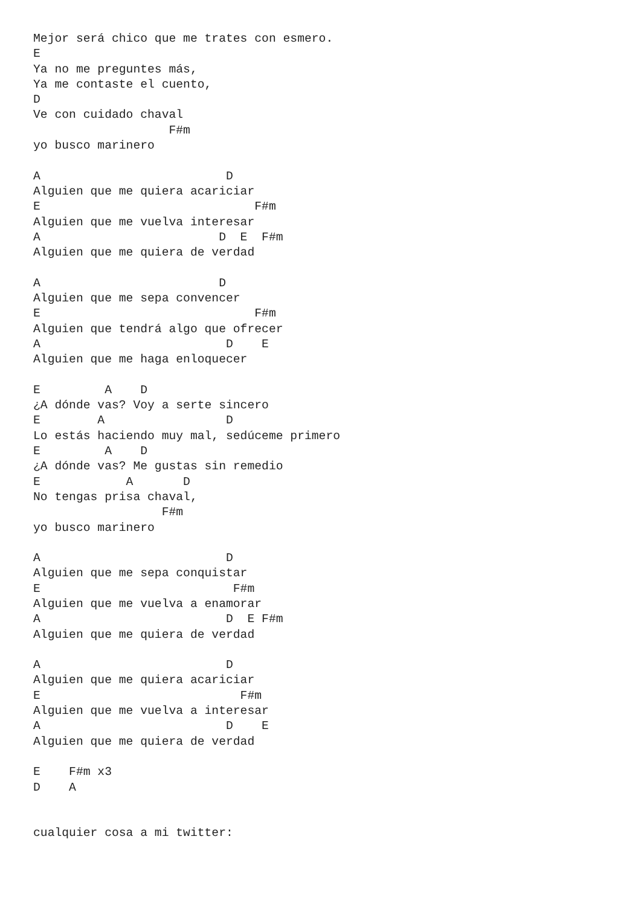Mejor será chico que me trates con esmero.
E
Ya no me preguntes más,
Ya me contaste el cuento,
D
Ve con cuidado chaval
                   F#m
yo busco marinero

A                          D
Alguien que me quiera acariciar
E                              F#m
Alguien que me vuelva interesar
A                         D  E  F#m
Alguien que me quiera de verdad

A                         D
Alguien que me sepa convencer
E                              F#m
Alguien que tendrá algo que ofrecer
A                          D    E
Alguien que me haga enloquecer

E         A    D
¿A dónde vas? Voy a serte sincero
E        A                 D
Lo estás haciendo muy mal, sedúceme primero
E         A    D
¿A dónde vas? Me gustas sin remedio
E            A       D
No tengas prisa chaval,
                  F#m
yo busco marinero

A                          D
Alguien que me sepa conquistar
E                           F#m
Alguien que me vuelva a enamorar
A                          D  E F#m
Alguien que me quiera de verdad

A                          D
Alguien que me quiera acariciar
E                            F#m
Alguien que me vuelva a interesar
A                          D    E
Alguien que me quiera de verdad

E    F#m x3
D    A


cualquier cosa a mi twitter: